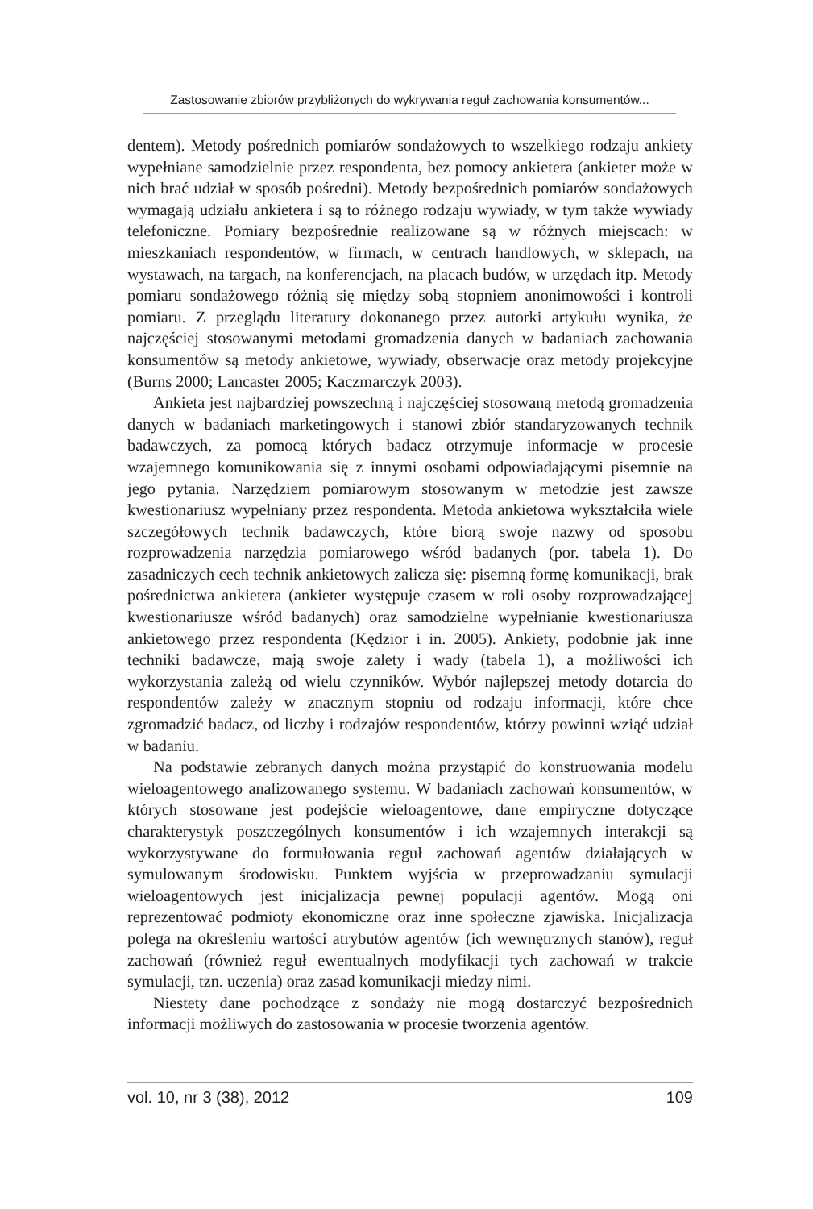Zastosowanie zbiorów przybliżonych do wykrywania reguł zachowania konsumentów...
dentem). Metody pośrednich pomiarów sondażowych to wszelkiego rodzaju ankiety wypełniane samodzielnie przez respondenta, bez pomocy ankietera (ankieter może w nich brać udział w sposób pośredni). Metody bezpośrednich pomiarów sondażowych wymagają udziału ankietera i są to różnego rodzaju wywiady, w tym także wywiady telefoniczne. Pomiary bezpośrednie realizowane są w różnych miejscach: w mieszkaniach respondentów, w firmach, w centrach handlowych, w sklepach, na wystawach, na targach, na konferencjach, na placach budów, w urzędach itp. Metody pomiaru sondażowego różnią się między sobą stopniem anonimowości i kontroli pomiaru. Z przeglądu literatury dokonanego przez autorki artykułu wynika, że najczęściej stosowanymi metodami gromadzenia danych w badaniach zachowania konsumentów są metody ankietowe, wywiady, obserwacje oraz metody projekcyjne (Burns 2000; Lancaster 2005; Kaczmarczyk 2003).
Ankieta jest najbardziej powszechną i najczęściej stosowaną metodą gromadzenia danych w badaniach marketingowych i stanowi zbiór standaryzowanych technik badawczych, za pomocą których badacz otrzymuje informacje w procesie wzajemnego komunikowania się z innymi osobami odpowiadającymi pisemnie na jego pytania. Narzędziem pomiarowym stosowanym w metodzie jest zawsze kwestionariusz wypełniany przez respondenta. Metoda ankietowa wykształciła wiele szczegółowych technik badawczych, które biorą swoje nazwy od sposobu rozprowadzenia narzędzia pomiarowego wśród badanych (por. tabela 1). Do zasadniczych cech technik ankietowych zalicza się: pisemną formę komunikacji, brak pośrednictwa ankietera (ankieter występuje czasem w roli osoby rozprowadzającej kwestionariusze wśród badanych) oraz samodzielne wypełnianie kwestionariusza ankietowego przez respondenta (Kędzior i in. 2005). Ankiety, podobnie jak inne techniki badawcze, mają swoje zalety i wady (tabela 1), a możliwości ich wykorzystania zależą od wielu czynników. Wybór najlepszej metody dotarcia do respondentów zależy w znacznym stopniu od rodzaju informacji, które chce zgromadzić badacz, od liczby i rodzajów respondentów, którzy powinni wziąć udział w badaniu.
Na podstawie zebranych danych można przystąpić do konstruowania modelu wieloagentowego analizowanego systemu. W badaniach zachowań konsumentów, w których stosowane jest podejście wieloagentowe, dane empiryczne dotyczące charakterystyk poszczególnych konsumentów i ich wzajemnych interakcji są wykorzystywane do formułowania reguł zachowań agentów działających w symulowanym środowisku. Punktem wyjścia w przeprowadzaniu symulacji wieloagentowych jest inicjalizacja pewnej populacji agentów. Mogą oni reprezentować podmioty ekonomiczne oraz inne społeczne zjawiska. Inicjalizacja polega na określeniu wartości atrybutów agentów (ich wewnętrznych stanów), reguł zachowań (również reguł ewentualnych modyfikacji tych zachowań w trakcie symulacji, tzn. uczenia) oraz zasad komunikacji miedzy nimi.
Niestety dane pochodzące z sondaży nie mogą dostarczyć bezpośrednich informacji możliwych do zastosowania w procesie tworzenia agentów.
vol. 10, nr 3 (38), 2012 109